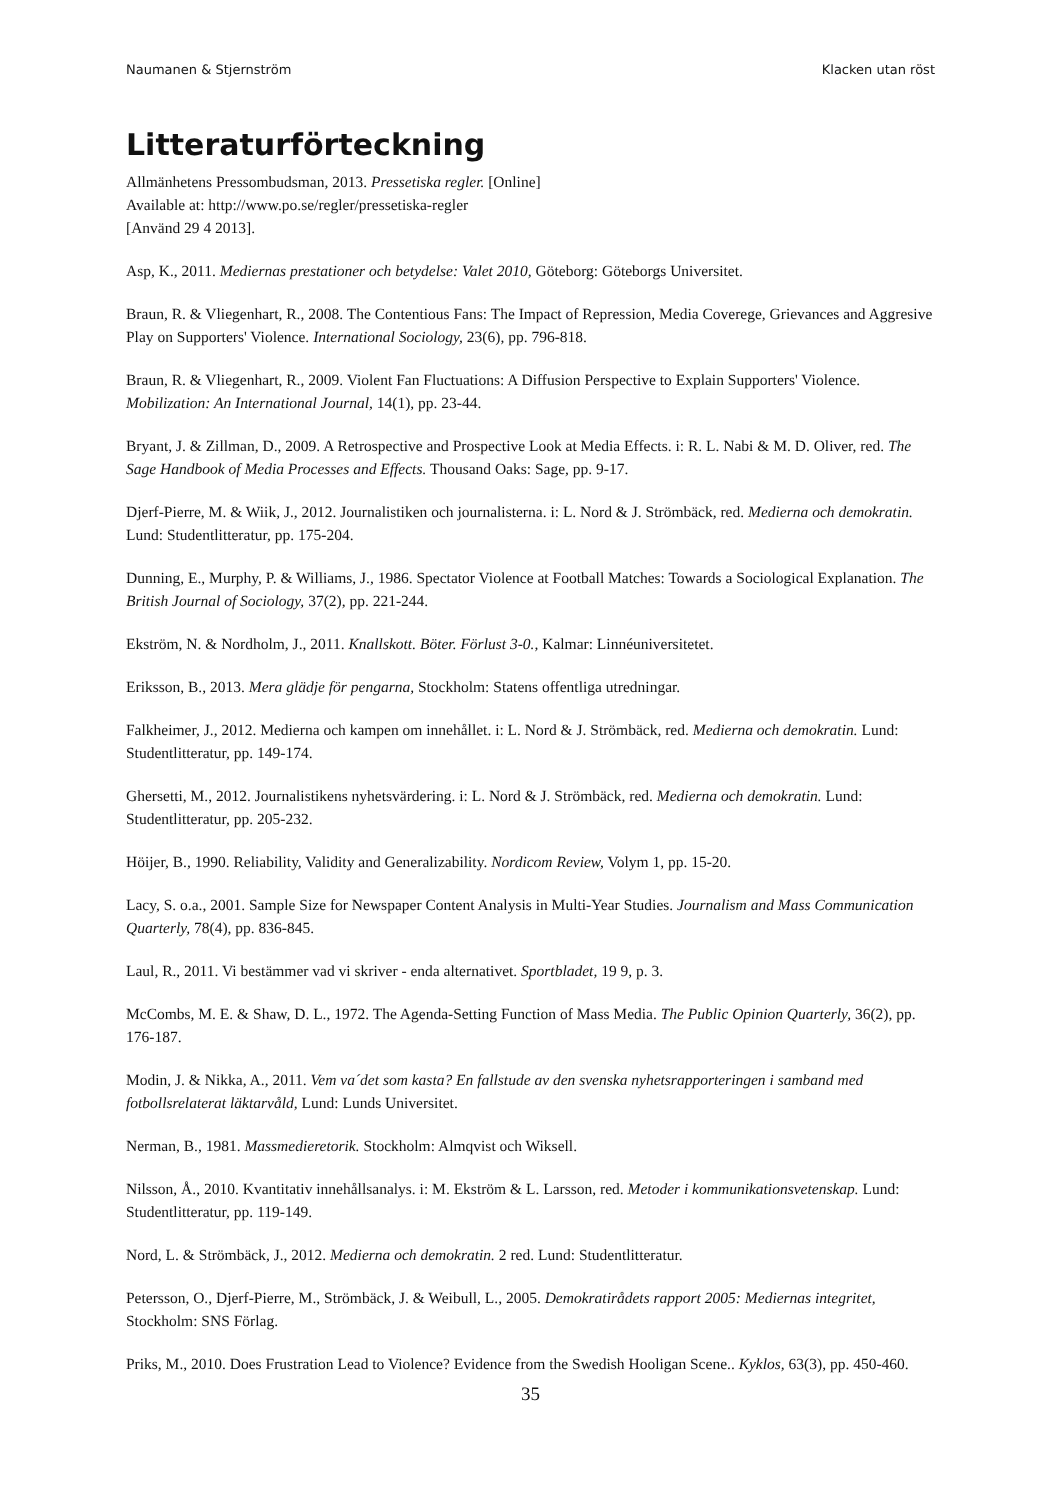Naumanen & Stjernström Klacken utan röst
Litteraturförteckning
Allmänhetens Pressombudsman, 2013. Pressetiska regler. [Online]
Available at: http://www.po.se/regler/pressetiska-regler
[Använd 29 4 2013].
Asp, K., 2011. Mediernas prestationer och betydelse: Valet 2010, Göteborg: Göteborgs Universitet.
Braun, R. & Vliegenhart, R., 2008. The Contentious Fans: The Impact of Repression, Media Coverege, Grievances and Aggresive Play on Supporters' Violence. International Sociology, 23(6), pp. 796-818.
Braun, R. & Vliegenhart, R., 2009. Violent Fan Fluctuations: A Diffusion Perspective to Explain Supporters' Violence. Mobilization: An International Journal, 14(1), pp. 23-44.
Bryant, J. & Zillman, D., 2009. A Retrospective and Prospective Look at Media Effects. i: R. L. Nabi & M. D. Oliver, red. The Sage Handbook of Media Processes and Effects. Thousand Oaks: Sage, pp. 9-17.
Djerf-Pierre, M. & Wiik, J., 2012. Journalistiken och journalisterna. i: L. Nord & J. Strömbäck, red. Medierna och demokratin. Lund: Studentlitteratur, pp. 175-204.
Dunning, E., Murphy, P. & Williams, J., 1986. Spectator Violence at Football Matches: Towards a Sociological Explanation. The British Journal of Sociology, 37(2), pp. 221-244.
Ekström, N. & Nordholm, J., 2011. Knallskott. Böter. Förlust 3-0., Kalmar: Linnéuniversitetet.
Eriksson, B., 2013. Mera glädje för pengarna, Stockholm: Statens offentliga utredningar.
Falkheimer, J., 2012. Medierna och kampen om innehållet. i: L. Nord & J. Strömbäck, red. Medierna och demokratin. Lund: Studentlitteratur, pp. 149-174.
Ghersetti, M., 2012. Journalistikens nyhetsvärdering. i: L. Nord & J. Strömbäck, red. Medierna och demokratin. Lund: Studentlitteratur, pp. 205-232.
Höijer, B., 1990. Reliability, Validity and Generalizability. Nordicom Review, Volym 1, pp. 15-20.
Lacy, S. o.a., 2001. Sample Size for Newspaper Content Analysis in Multi-Year Studies. Journalism and Mass Communication Quarterly, 78(4), pp. 836-845.
Laul, R., 2011. Vi bestämmer vad vi skriver - enda alternativet. Sportbladet, 19 9, p. 3.
McCombs, M. E. & Shaw, D. L., 1972. The Agenda-Setting Function of Mass Media. The Public Opinion Quarterly, 36(2), pp. 176-187.
Modin, J. & Nikka, A., 2011. Vem va´det som kasta? En fallstude av den svenska nyhetsrapporteringen i samband med fotbollsrelaterat läktarvåld, Lund: Lunds Universitet.
Nerman, B., 1981. Massmedieretorik. Stockholm: Almqvist och Wiksell.
Nilsson, Å., 2010. Kvantitativ innehållsanalys. i: M. Ekström & L. Larsson, red. Metoder i kommunikationsvetenskap. Lund: Studentlitteratur, pp. 119-149.
Nord, L. & Strömbäck, J., 2012. Medierna och demokratin. 2 red. Lund: Studentlitteratur.
Petersson, O., Djerf-Pierre, M., Strömbäck, J. & Weibull, L., 2005. Demokratirådets rapport 2005: Mediernas integritet, Stockholm: SNS Förlag.
Priks, M., 2010. Does Frustration Lead to Violence? Evidence from the Swedish Hooligan Scene.. Kyklos, 63(3), pp. 450-460.
35